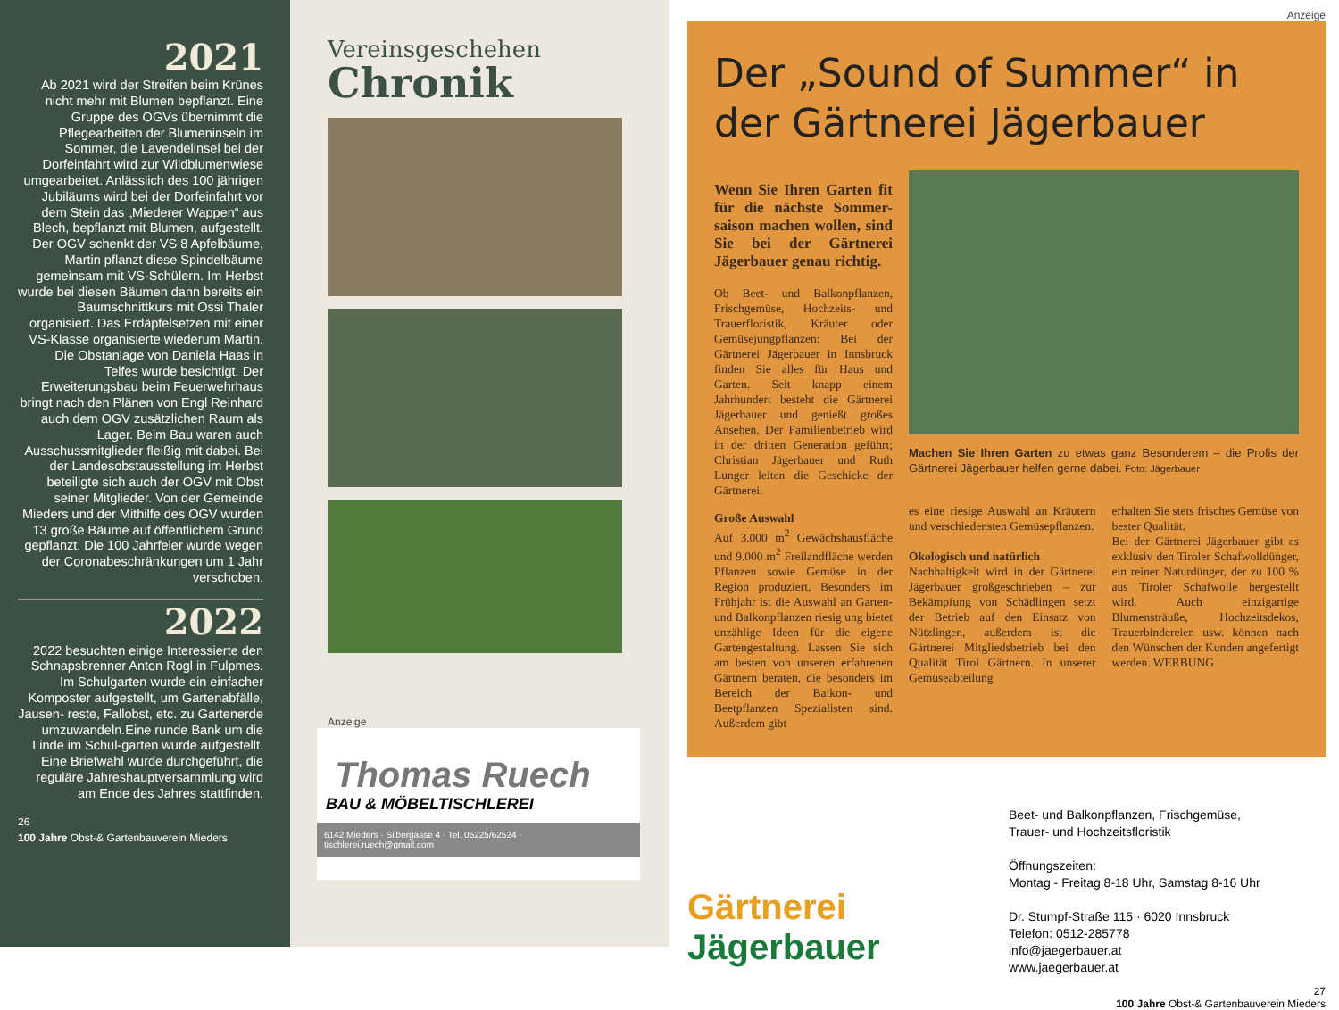2021
Ab 2021 wird der Streifen beim Krünes nicht mehr mit Blumen bepflanzt. Eine Gruppe des OGVs übernimmt die Pflegearbeiten der Blumeninseln im Sommer, die Lavendelinsel bei der Dorfeinfahrt wird zur Wildblumenwiese umgearbeitet. Anlässlich des 100 jährigen Jubiläums wird bei der Dorfeinfahrt vor dem Stein das „Miederer Wappen“ aus Blech, bepflanzt mit Blumen, aufgestellt. Der OGV schenkt der VS 8 Apfelbäume, Martin pflanzt diese Spindelbäume gemeinsam mit VS-Schülern. Im Herbst wurde bei diesen Bäumen dann bereits ein Baumschnittkurs mit Ossi Thaler organisiert. Das Erdäpfelsetzen mit einer VS-Klasse organisierte wiederum Martin. Die Obstanlage von Daniela Haas in Telfes wurde besichtigt. Der Erweiterungsbau beim Feuerwehrhaus bringt nach den Plänen von Engl Reinhard auch dem OGV zusätzlichen Raum als Lager. Beim Bau waren auch Ausschussmitglieder fleißig mit dabei. Bei der Landesobstausstellung im Herbst beteiligte sich auch der OGV mit Obst seiner Mitglieder. Von der Gemeinde Mieders und der Mithilfe des OGV wurden 13 große Bäume auf öffentlichem Grund gepflanzt. Die 100 Jahrfeier wurde wegen der Coronabeschränkungen um 1 Jahr verschoben.
2022
2022 besuchten einige Interessierte den Schnapsbrenner Anton Rogl in Fulpmes. Im Schulgarten wurde ein einfacher Komposter aufgestellt, um Gartenabfälle, Jausen- reste, Fallobst, etc. zu Gartenerde umzuwandeln.Eine runde Bank um die Linde im Schul-garten wurde aufgestellt. Eine Briefwahl wurde durchgeführt, die reguläre Jahreshauptversammlung wird am Ende des Jahres stattfinden.
26
100 Jahre Obst-& Gartenbauverein Mieders
Vereinsgeschehen
Chronik
Anzeige
Thomas Ruech
BAU & MÖBELTISCHLEREI
6142 Mieders · Silbergasse 4 · Tel. 05225/62524 · tischlerei.ruech@gmail.com
Anzeige
Der „Sound of Summer“ in der Gärtnerei Jägerbauer
Wenn Sie Ihren Garten fit für die nächste Sommer-saison machen wollen, sind Sie bei der Gärtnerei Jägerbauer genau richtig.
Ob Beet- und Balkonpflanzen, Frischgemüse, Hochzeits- und Trauerfloristik, Kräuter oder Gemüsejungpflanzen: Bei der Gärtnerei Jägerbauer in Innsbruck finden Sie alles für Haus und Garten. Seit knapp einem Jahrhundert besteht die Gärtnerei Jägerbauer und genießt großes Ansehen. Der Familienbetrieb wird in der dritten Generation geführt; Christian Jägerbauer und Ruth Lunger leiten die Geschicke der Gärtnerei.
Große Auswahl
Auf 3.000 m<sup>2</sup> Gewächshausfläche und 9.000 m<sup>2</sup> Freilandfläche werden Pflanzen sowie Gemüse in der Region produziert. Besonders im Frühjahr ist die Auswahl an Garten- und Balkonpflanzen riesig ung bietet unzählige Ideen für die eigene Gartengestaltung. Lassen Sie sich am besten von unseren erfahrenen Gärtnern beraten, die besonders im Bereich der Balkon- und Beetpflanzen Spezialisten sind. Außerdem gibt
Machen Sie Ihren Garten zu etwas ganz Besonderem – die Profis der Gärtnerei Jägerbauer helfen gerne dabei. Foto: Jägerbauer
es eine riesige Auswahl an Kräutern und verschiedensten Gemüsepflanzen.
Ökologisch und natürlich
Nachhaltigkeit wird in der Gärtnerei Jägerbauer großgeschrieben – zur Bekämpfung von Schädlingen setzt der Betrieb auf den Einsatz von Nützlingen, außerdem ist die Gärtnerei Mitgliedsbetrieb bei den Qualität Tirol Gärtnern. In unserer Gemüseabteilung
erhalten Sie stets frisches Gemüse von bester Qualität.
Bei der Gärtnerei Jägerbauer gibt es exklusiv den Tiroler Schafwolldünger, ein reiner Naturdünger, der zu 100 % aus Tiroler Schafwolle hergestellt wird. Auch einzigartige Blumensträuße, Hochzeitsdekos, Trauerbindereien usw. können nach den Wünschen der Kunden angefertigt werden. WERBUNG
Gärtnerei
Jägerbauer
Beet- und Balkonpflanzen, Frischgemüse,
Trauer- und Hochzeitsfloristik
Öffnungszeiten:
Montag - Freitag 8-18 Uhr, Samstag 8-16 Uhr
Dr. Stumpf-Straße 115 · 6020 Innsbruck
Telefon: 0512-285778
info@jaegerbauer.at
www.jaegerbauer.at
27
100 Jahre Obst-& Gartenbauverein Mieders